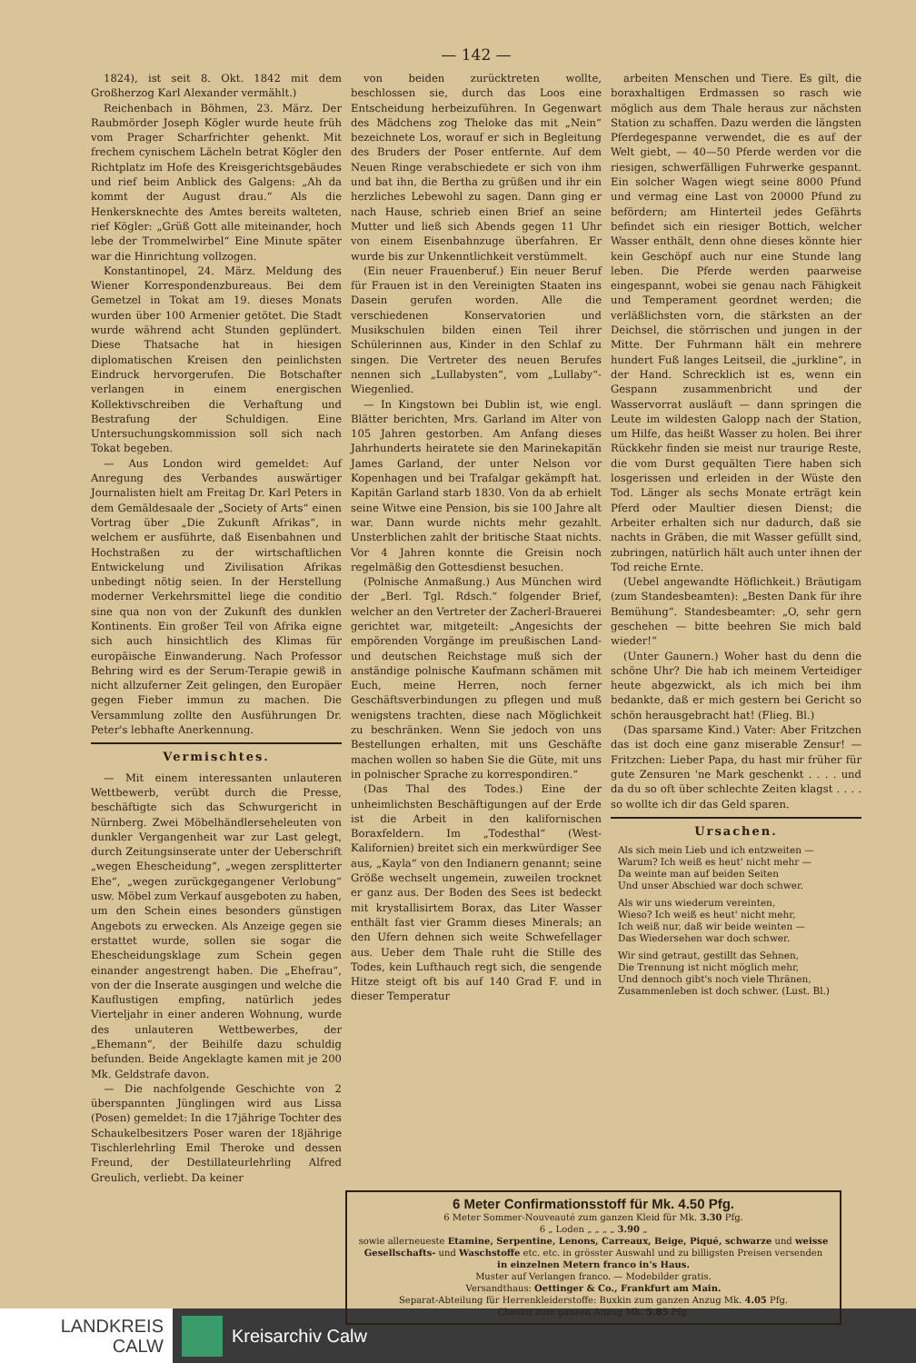— 142 —
1824), ist seit 8. Okt. 1842 mit dem Großherzog Karl Alexander vermählt.)
Reichenbach in Böhmen, 23. März. Der Raubmörder Joseph Kögler wurde heute früh vom Prager Scharfrichter gehenkt. Mit frechem cynischem Lächeln betrat Kögler den Richtplatz im Hofe des Kreisgerichtsgebäudes und rief beim Anblick des Galgens: „Ah da kommt der August drau.“ Als die Henkersknechte des Amtes bereits walteten, rief Kögler: „Grüß Gott alle miteinander, hoch lebe der Trommelwirbel“ Eine Minute später war die Hinrichtung vollzogen.
Konstantinopel, 24. März. Meldung des Wiener Korrespondenzbureaus. Bei dem Gemetzel in Tokat am 19. dieses Monats wurden über 100 Armenier getötet. Die Stadt wurde während acht Stunden geplündert. Diese Thatsache hat in hiesigen diplomatischen Kreisen den peinlichsten Eindruck hervorgerufen. Die Botschafter verlangen in einem energischen Kollektivschreiben die Verhaftung und Bestrafung der Schuldigen. Eine Untersuchungskommission soll sich nach Tokat begeben.
— Aus London wird gemeldet: Auf Anregung des Verbandes auswärtiger Journalisten hielt am Freitag Dr. Karl Peters in dem Gemäldesaale der „Society of Arts“ einen Vortrag über „Die Zukunft Afrikas“, in welchem er ausführte, daß Eisenbahnen und Hochstraßen zu der wirtschaftlichen Entwickelung und Zivilisation Afrikas unbedingt nötig seien. In der Herstellung moderner Verkehrsmittel liege die conditio sine qua non von der Zukunft des dunklen Kontinents. Ein großer Teil von Afrika eigne sich auch hinsichtlich des Klimas für europäische Einwanderung. Nach Professor Behring wird es der Serum-Terapie gewiß in nicht allzuferner Zeit gelingen, den Europäer gegen Fieber immun zu machen. Die Versammlung zollte den Ausführungen Dr. Peter's lebhafte Anerkennung.
Vermischtes.
— Mit einem interessanten unlauteren Wettbewerb, verübt durch die Presse, beschäftigte sich das Schwurgericht in Nürnberg. Zwei Möbelhändlerseheleuten von dunkler Vergangenheit war zur Last gelegt, durch Zeitungsinserate unter der Ueberschrift „wegen Ehescheidung“, „wegen zersplitterter Ehe“, „wegen zurückgegangener Verlobung“ usw. Möbel zum Verkauf ausgeboten zu haben, um den Schein eines besonders günstigen Angebots zu erwecken. Als Anzeige gegen sie erstattet wurde, sollen sie sogar die Ehescheidungsklage zum Schein gegen einander angestrengt haben. Die „Ehefrau“, von der die Inserate ausgingen und welche die Kauflustigen empfing, natürlich jedes Vierteljahr in einer anderen Wohnung, wurde des unlauteren Wettbewerbes, der „Ehemann“, der Beihilfe dazu schuldig befunden. Beide Angeklagte kamen mit je 200 Mk. Geldstrafe davon.
— Die nachfolgende Geschichte von 2 überspannten Jünglingen wird aus Lissa (Posen) gemeldet: In die 17jährige Tochter des Schaukelbesitzers Poser waren der 18jährige Tischlerlehrling Emil Theroke und dessen Freund, der Destillateurlehrling Alfred Greulich, verliebt. Da keiner
von beiden zurücktreten wollte, beschlossen sie, durch das Loos eine Entscheidung herbeizuführen. In Gegenwart des Mädchens zog Theloke das mit „Nein“ bezeichnete Los, worauf er sich in Begleitung des Bruders der Poser entfernte. Auf dem Neuen Ringe verabschiedete er sich von ihm und bat ihn, die Bertha zu grüßen und ihr ein herzliches Lebewohl zu sagen. Dann ging er nach Hause, schrieb einen Brief an seine Mutter und ließ sich Abends gegen 11 Uhr von einem Eisenbahnzuge überfahren. Er wurde bis zur Unkenntlichkeit verstümmelt.
(Ein neuer Frauenberuf.) Ein neuer Beruf für Frauen ist in den Vereinigten Staaten ins Dasein gerufen worden. Alle die verschiedenen Konservatorien und Musikschulen bilden einen Teil ihrer Schülerinnen aus, Kinder in den Schlaf zu singen. Die Vertreter des neuen Berufes nennen sich „Lullabysten“, vom „Lullaby“-Wiegenlied.
— In Kingstown bei Dublin ist, wie engl. Blätter berichten, Mrs. Garland im Alter von 105 Jahren gestorben. Am Anfang dieses Jahrhunderts heiratete sie den Marinekapitän James Garland, der unter Nelson vor Kopenhagen und bei Trafalgar gekämpft hat. Kapitän Garland starb 1830. Von da ab erhielt seine Witwe eine Pension, bis sie 100 Jahre alt war. Dann wurde nichts mehr gezahlt. Unsterblichen zahlt der britische Staat nichts. Vor 4 Jahren konnte die Greisin noch regelmäßig den Gottesdienst besuchen.
(Polnische Anmaßung.) Aus München wird der „Berl. Tgl. Rdsch.“ folgender Brief, welcher an den Vertreter der Zacherl-Brauerei gerichtet war, mitgeteilt: „Angesichts der empörenden Vorgänge im preußischen Land- und deutschen Reichstage muß sich der anständige polnische Kaufmann schämen mit Euch, meine Herren, noch ferner Geschäftsverbindungen zu pflegen und muß wenigstens trachten, diese nach Möglichkeit zu beschränken. Wenn Sie jedoch von uns Bestellungen erhalten, mit uns Geschäfte machen wollen so haben Sie die Güte, mit uns in polnischer Sprache zu korrespondiren.“
(Das Thal des Todes.) Eine der unheimlichsten Beschäftigungen auf der Erde ist die Arbeit in den kalifornischen Boraxfeldern. Im „Todesthal“ (West-Kalifornien) breitet sich ein merkwürdiger See aus, „Kayla“ von den Indianern genannt; seine Größe wechselt ungemein, zuweilen trocknet er ganz aus. Der Boden des Sees ist bedeckt mit krystallisirtem Borax, das Liter Wasser enthält fast vier Gramm dieses Minerals; an den Ufern dehnen sich weite Schwefellager aus. Ueber dem Thale ruht die Stille des Todes, kein Lufthauch regt sich, die sengende Hitze steigt oft bis auf 140 Grad F. und in dieser Temperatur
arbeiten Menschen und Tiere. Es gilt, die boraxhaltigen Erdmassen so rasch wie möglich aus dem Thale heraus zur nächsten Station zu schaffen. Dazu werden die längsten Pferdegespanne verwendet, die es auf der Welt giebt, — 40—50 Pferde werden vor die riesigen, schwerfälligen Fuhrwerke gespannt. Ein solcher Wagen wiegt seine 8000 Pfund und vermag eine Last von 20000 Pfund zu befördern; am Hinterteil jedes Gefährts befindet sich ein riesiger Bottich, welcher Wasser enthält, denn ohne dieses könnte hier kein Geschöpf auch nur eine Stunde lang leben. Die Pferde werden paarweise eingespannt, wobei sie genau nach Fähigkeit und Temperament geordnet werden; die verläßlichsten vorn, die stärksten an der Deichsel, die störrischen und jungen in der Mitte. Der Fuhrmann hält ein mehrere hundert Fuß langes Leitseil, die „jurkline“, in der Hand. Schrecklich ist es, wenn ein Gespann zusammenbricht und der Wasservorrat ausläuft — dann springen die Leute im wildesten Galopp nach der Station, um Hilfe, das heißt Wasser zu holen. Bei ihrer Rückkehr finden sie meist nur traurige Reste, die vom Durst gequälten Tiere haben sich losgerissen und erleiden in der Wüste den Tod. Länger als sechs Monate erträgt kein Pferd oder Maultier diesen Dienst; die Arbeiter erhalten sich nur dadurch, daß sie nachts in Gräben, die mit Wasser gefüllt sind, zubringen, natürlich hält auch unter ihnen der Tod reiche Ernte.
(Uebel angewandte Höflichkeit.) Bräutigam (zum Standesbeamten): „Besten Dank für ihre Bemühung“. Standesbeamter: „O, sehr gern geschehen — bitte beehren Sie mich bald wieder!“
(Unter Gaunern.) Woher hast du denn die schöne Uhr? Die hab ich meinem Verteidiger heute abgezwickt, als ich mich bei ihm bedankte, daß er mich gestern bei Gericht so schön herausgebracht hat! (Flieg. Bl.)
(Das sparsame Kind.) Vater: Aber Fritzchen das ist doch eine ganz miserable Zensur! — Fritzchen: Lieber Papa, du hast mir früher für gute Zensuren 'ne Mark geschenkt . . . . und da du so oft über schlechte Zeiten klagst . . . . so wollte ich dir das Geld sparen.
Ursachen.
Als sich mein Lieb und ich entzweiten —
Warum? Ich weiß es heut' nicht mehr —
Da weinte man auf beiden Seiten
Und unser Abschied war doch schwer.
Als wir uns wiederum vereinten,
Wieso? Ich weiß es heut' nicht mehr,
Ich weiß nur, daß wir beide weinten —
Das Wiedersehen war doch schwer.
Wir sind getraut, gestillt das Sehnen,
Die Trennung ist nicht möglich mehr,
Und dennoch gibt's noch viele Thränen,
Zusammenleben ist doch schwer. (Lust. Bl.)
6 Meter Confirmationsstoff für Mk. 4.50 Pfg.
6 Meter Sommer-Nouveauté zum ganzen Kleid für Mk. 3.30 Pfg.
6 „ Loden „ „ „ „ 3.90 „
sowie allerneueste Etamine, Serpentine, Lenons, Carreaux, Beige, Piqué, schwarze und weisse Gesellschafts- und Waschstoffe etc. etc. in grösster Auswahl und zu billigsten Preisen versenden
in einzelnen Metern franco in's Haus.
Muster auf Verlangen franco. — Modebilder gratis.
Versandthaus: Oettinger & Co., Frankfurt am Main.
Separat-Abteilung für Herrenkleiderstoffe: Buxkin zum ganzen Anzug Mk. 4.05 Pfg.
Cheviot zum ganzen Anzug Mk. 5.85 Pfg.
LANDKREIS
CALW
Kreisarchiv Calw